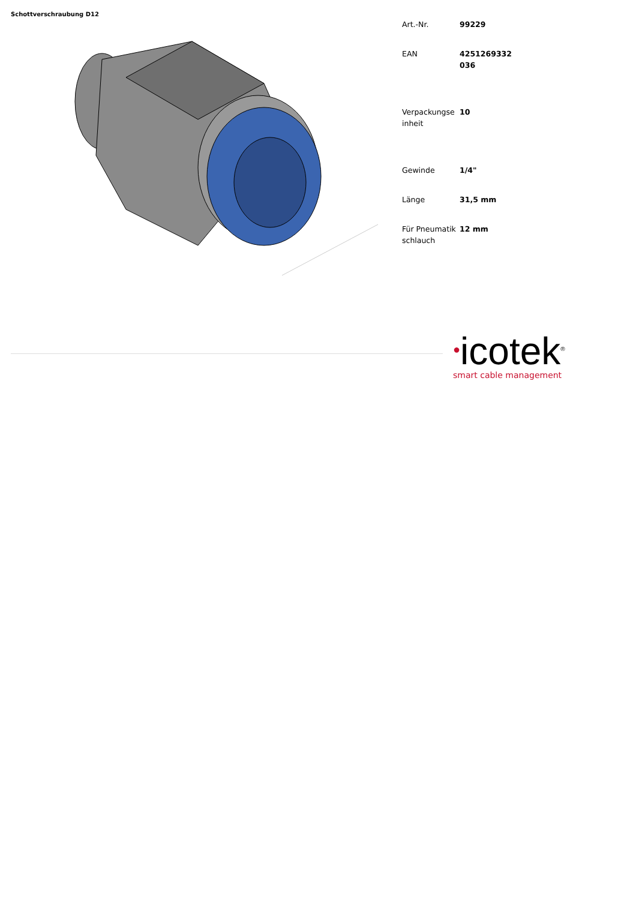Schottverschraubung D12
| Art.-Nr. | 99229 |
| EAN | 4251269332036 |
| Verpackungseinheit | 10 |
| Gewinde | 1/4" |
| Länge | 31,5 mm |
| Für Pneumatikschlauch | 12 mm |
●icotek<sup>®</sup>
smart cable management